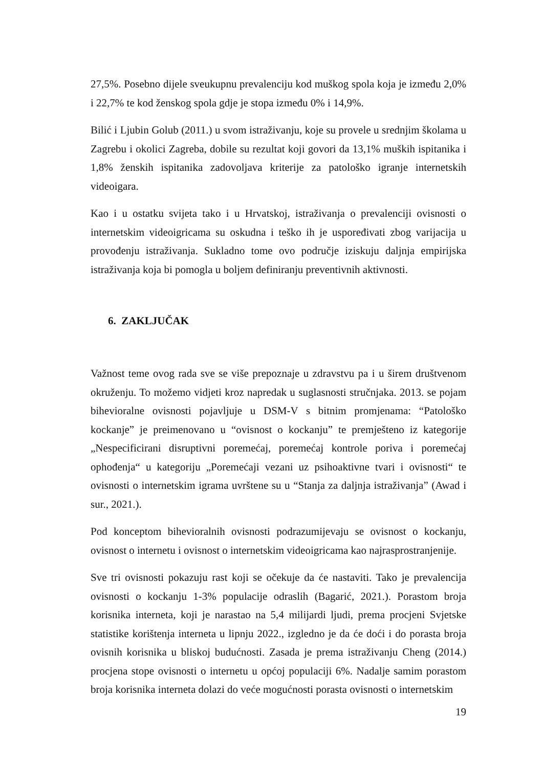27,5%. Posebno dijele sveukupnu prevalenciju kod muškog spola koja je između 2,0% i 22,7% te kod ženskog spola gdje je stopa između 0% i 14,9%.
Bilić i Ljubin Golub (2011.) u svom istraživanju, koje su provele u srednjim školama u Zagrebu i okolici Zagreba, dobile su rezultat koji govori da 13,1% muških ispitanika i 1,8% ženskih ispitanika zadovoljava kriterije za patološko igranje internetskih videoigara.
Kao i u ostatku svijeta tako i u Hrvatskoj, istraživanja o prevalenciji ovisnosti o internetskim videoigricama su oskudna i teško ih je uspoređivati zbog varijacija u provođenju istraživanja. Sukladno tome ovo područje iziskuju daljnja empirijska istraživanja koja bi pomogla u boljem definiranju preventivnih aktivnosti.
6. ZAKLJUČAK
Važnost teme ovog rada sve se više prepoznaje u zdravstvu pa i u širem društvenom okruženju. To možemo vidjeti kroz napredak u suglasnosti stručnjaka. 2013. se pojam bihevioralne ovisnosti pojavljuje u DSM-V s bitnim promjenama: “Patološko kockanje” je preimenovano u “ovisnost o kockanju” te premješteno iz kategorije „Nespecificirani disruptivni poremećaj, poremećaj kontrole poriva i poremećaj ophođenja“ u kategoriju „Poremećaji vezani uz psihoaktivne tvari i ovisnosti“ te ovisnosti o internetskim igrama uvrštene su u “Stanja za daljnja istraživanja” (Awad i sur., 2021.).
Pod konceptom bihevioralnih ovisnosti podrazumijevaju se ovisnost o kockanju, ovisnost o internetu i ovisnost o internetskim videoigricama kao najrasprostranjenije.
Sve tri ovisnosti pokazuju rast koji se očekuje da će nastaviti. Tako je prevalencija ovisnosti o kockanju 1-3% populacije odraslih (Bagarić, 2021.). Porastom broja korisnika interneta, koji je narastao na 5,4 milijardi ljudi, prema procjeni Svjetske statistike korištenja interneta u lipnju 2022., izgledno je da će doći i do porasta broja ovisnih korisnika u bliskoj budućnosti. Zasada je prema istraživanju Cheng (2014.) procjena stope ovisnosti o internetu u općoj populaciji 6%. Nadalje samim porastom broja korisnika interneta dolazi do veće mogućnosti porasta ovisnosti o internetskim
19